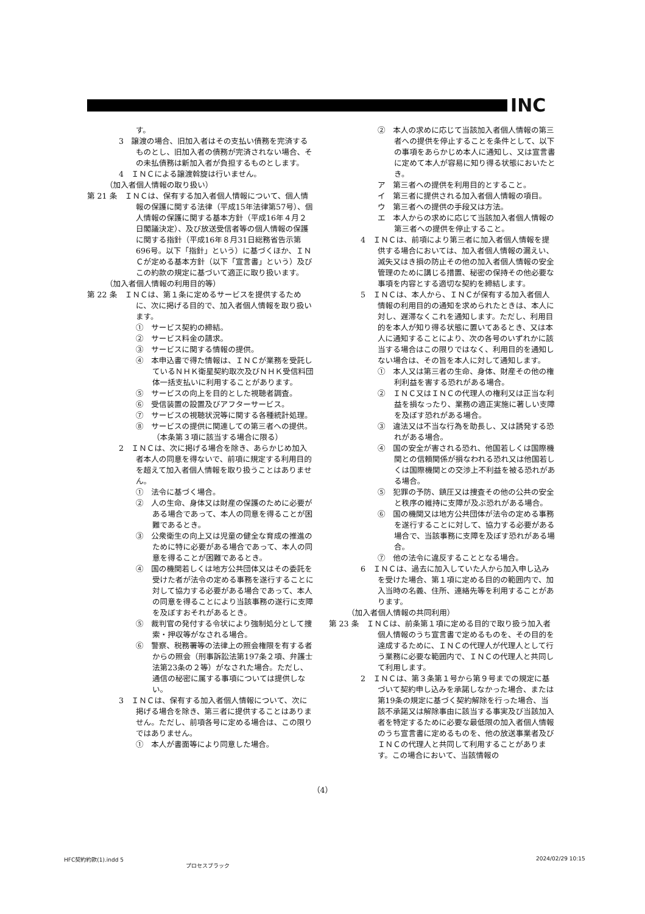INC
す。
3　譲渡の場合、旧加入者はその支払い債務を完済するものとし、旧加入者の債務が完済されない場合、その未払債務は新加入者が負担するものとします。
4　ＩＮＣによる譲渡斡旋は行いません。
（加入者個人情報の取り扱い）
第 21 条　ＩＮＣは、保有する加入者個人情報について、個人情報の保護に関する法律（平成15年法律第57号）、個人情報の保護に関する基本方針（平成16年４月２日閣議決定）、及び放送受信者等の個人情報の保護に関する指針（平成16年８月31日総務省告示第696号。以下「指針」という）に基づくほか、ＩＮＣが定める基本方針（以下「宣言書」という）及びこの約款の規定に基づいて適正に取り扱います。
（加入者個人情報の利用目的等）
第 22 条　ＩＮＣは、第１条に定めるサービスを提供するために、次に掲げる目的で、加入者個人情報を取り扱います。
①　サービス契約の締結。
②　サービス料金の請求。
③　サービスに関する情報の提供。
④　本申込書で得た情報は、ＩＮＣが業務を受託しているＮＨＫ衛星契約取次及びＮＨＫ受信料団体一括支払いに利用することがあります。
⑤　サービスの向上を目的とした視聴者調査。
⑥　受信装置の設置及びアフターサービス。
⑦　サービスの視聴状況等に関する各種統計処理。
⑧　サービスの提供に関連しての第三者への提供。（本条第３項に該当する場合に限る）
2　ＩＮＣは、次に掲げる場合を除き、あらかじめ加入者本人の同意を得ないで、前項に規定する利用目的を超えて加入者個人情報を取り扱うことはありません。
①　法令に基づく場合。
②　人の生命、身体又は財産の保護のために必要がある場合であって、本人の同意を得ることが困難であるとき。
③　公衆衛生の向上又は児童の健全な育成の推進のために特に必要がある場合であって、本人の同意を得ることが困難であるとき。
④　国の機関若しくは地方公共団体又はその委託を受けた者が法令の定める事務を遂行することに対して協力する必要がある場合であって、本人の同意を得ることにより当該事務の遂行に支障を及ぼすおそれがあるとき。
⑤　裁判官の発付する令状により強制処分として捜索・押収等がなされる場合。
⑥　警察、税務署等の法律上の照会権限を有する者からの照会（刑事訴訟法第197条２項、弁護士法第23条の２等）がなされた場合。ただし、通信の秘密に属する事項については提供しない。
3　ＩＮＣは、保有する加入者個人情報について、次に掲げる場合を除き、第三者に提供することはありません。ただし、前項各号に定める場合は、この限りではありません。
①　本人が書面等により同意した場合。
②　本人の求めに応じて当該加入者個人情報の第三者への提供を停止することを条件として、以下の事項をあらかじめ本人に通知し、又は宣言書に定めて本人が容易に知り得る状態においたとき。
ア　第三者への提供を利用目的とすること。
イ　第三者に提供される加入者個人情報の項目。
ウ　第三者への提供の手段又は方法。
エ　本人からの求めに応じて当該加入者個人情報の第三者への提供を停止すること。
4　ＩＮＣは、前項により第三者に加入者個人情報を提供する場合においては、加入者個人情報の漏えい、滅失又はき損の防止その他の加入者個人情報の安全管理のために講じる措置、秘密の保持その他必要な事項を内容とする適切な契約を締結します。
5　ＩＮＣは、本人から、ＩＮＣが保有する加入者個人情報の利用目的の通知を求められたときは、本人に対し、遅滞なくこれを通知します。ただし、利用目的を本人が知り得る状態に置いてあるとき、又は本人に通知することにより、次の各号のいずれかに該当する場合はこの限りではなく、利用目的を通知しない場合は、その旨を本人に対して通知します。
①　本人又は第三者の生命、身体、財産その他の権利利益を害する恐れがある場合。
②　ＩＮＣ又はＩＮＣの代理人の権利又は正当な利益を損なったり、業務の適正実施に著しい支障を及ぼす恐れがある場合。
③　違法又は不当な行為を助長し、又は誘発する恐れがある場合。
④　国の安全が害される恐れ、他国若しくは国際機関との信頼関係が損なわれる恐れ又は他国若しくは国際機関との交渉上不利益を被る恐れがある場合。
⑤　犯罪の予防、鎮圧又は捜査その他の公共の安全と秩序の維持に支障が及ぶ恐れがある場合。
⑥　国の機関又は地方公共団体が法令の定める事務を遂行することに対して、協力する必要がある場合で、当該事務に支障を及ぼす恐れがある場合。
⑦　他の法令に違反することとなる場合。
6　ＩＮＣは、過去に加入していた人から加入申し込みを受けた場合、第１項に定める目的の範囲内で、加入当時の名義、住所、連絡先等を利用することがあります。
（加入者個人情報の共同利用）
第 23 条　ＩＮＣは、前条第１項に定める目的で取り扱う加入者個人情報のうち宣言書で定めるものを、その目的を達成するために、ＩＮＣの代理人が代理人として行う業務に必要な範囲内で、ＩＮＣの代理人と共同して利用します。
2　ＩＮＣは、第３条第１号から第９号までの規定に基づいて契約申し込みを承諾しなかった場合、または第19条の規定に基づく契約解除を行った場合、当該不承諾又は解除事由に該当する事実及び当該加入者を特定するために必要な最低限の加入者個人情報のうち宣言書に定めるものを、他の放送事業者及びＩＮＣの代理人と共同して利用することがあります。この場合において、当該情報の
（4）
HFC契約約款(1).indd 5
プロセスブラック
2024/02/29 10:15